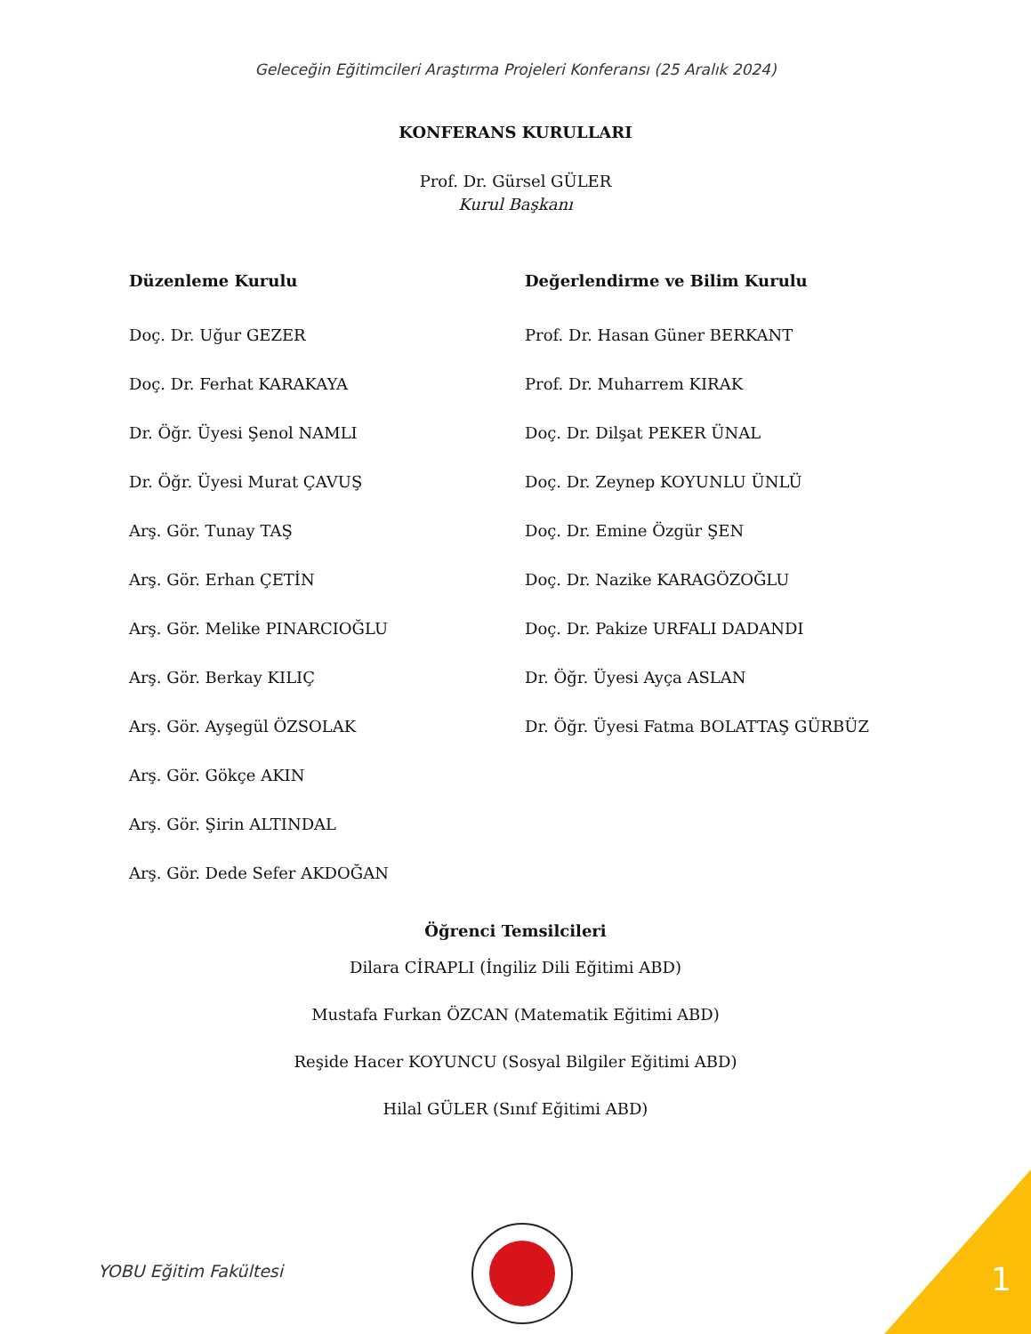Geleceğin Eğitimcileri Araştırma Projeleri Konferansı (25 Aralık 2024)
KONFERANS KURULLARI
Prof. Dr. Gürsel GÜLER
Kurul Başkanı
Düzenleme Kurulu
Doç. Dr. Uğur GEZER
Doç. Dr. Ferhat KARAKAYA
Dr. Öğr. Üyesi Şenol NAMLI
Dr. Öğr. Üyesi Murat ÇAVUŞ
Arş. Gör. Tunay TAŞ
Arş. Gör. Erhan ÇETİN
Arş. Gör. Melike PINARCIOĞLU
Arş. Gör. Berkay KILIÇ
Arş. Gör. Ayşegül ÖZSOLAK
Arş. Gör. Gökçe AKIN
Arş. Gör. Şirin ALTINDAL
Arş. Gör. Dede Sefer AKDOĞAN
Değerlendirme ve Bilim Kurulu
Prof. Dr. Hasan Güner BERKANT
Prof. Dr. Muharrem KIRAK
Doç. Dr. Dilşat PEKER ÜNAL
Doç. Dr. Zeynep KOYUNLU ÜNLÜ
Doç. Dr. Emine Özgür ŞEN
Doç. Dr. Nazike KARAGÖZOĞLU
Doç. Dr. Pakize URFALI DADANDI
Dr. Öğr. Üyesi Ayça ASLAN
Dr. Öğr. Üyesi Fatma BOLATTAŞ GÜRBÜZ
Öğrenci Temsilcileri
Dilara CİRAPLI (İngiliz Dili Eğitimi ABD)
Mustafa Furkan ÖZCAN (Matematik Eğitimi ABD)
Reşide Hacer KOYUNCU (Sosyal Bilgiler Eğitimi ABD)
Hilal GÜLER (Sınıf Eğitimi ABD)
YOBU Eğitim Fakültesi 1